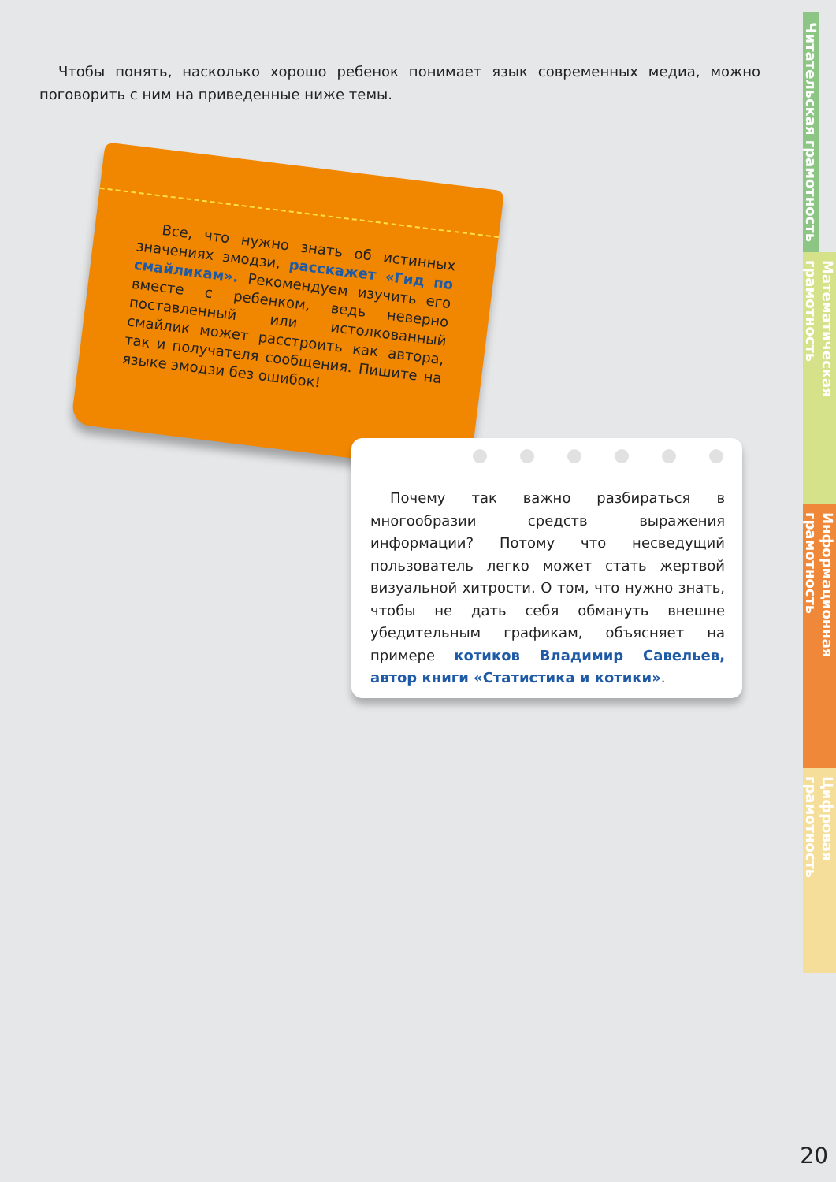Чтобы понять, насколько хорошо ребенок понимает язык современных медиа, можно поговорить с ним на приведенные ниже темы.
Все, что нужно знать об истинных значениях эмодзи, расскажет «Гид по смайликам». Рекомендуем изучить его вместе с ребенком, ведь неверно поставленный или истолкованный смайлик может расстроить как автора, так и получателя сообщения. Пишите на языке эмодзи без ошибок!
Почему так важно разбираться в многообразии средств выражения информации? Потому что несведущий пользователь легко может стать жертвой визуальной хитрости. О том, что нужно знать, чтобы не дать себя обмануть внешне убедительным графикам, объясняет на примере котиков Владимир Савельев, автор книги «Статистика и котики».
Читательская грамотность
Математическая грамотность
Информационная грамотность
Цифровая грамотность
20